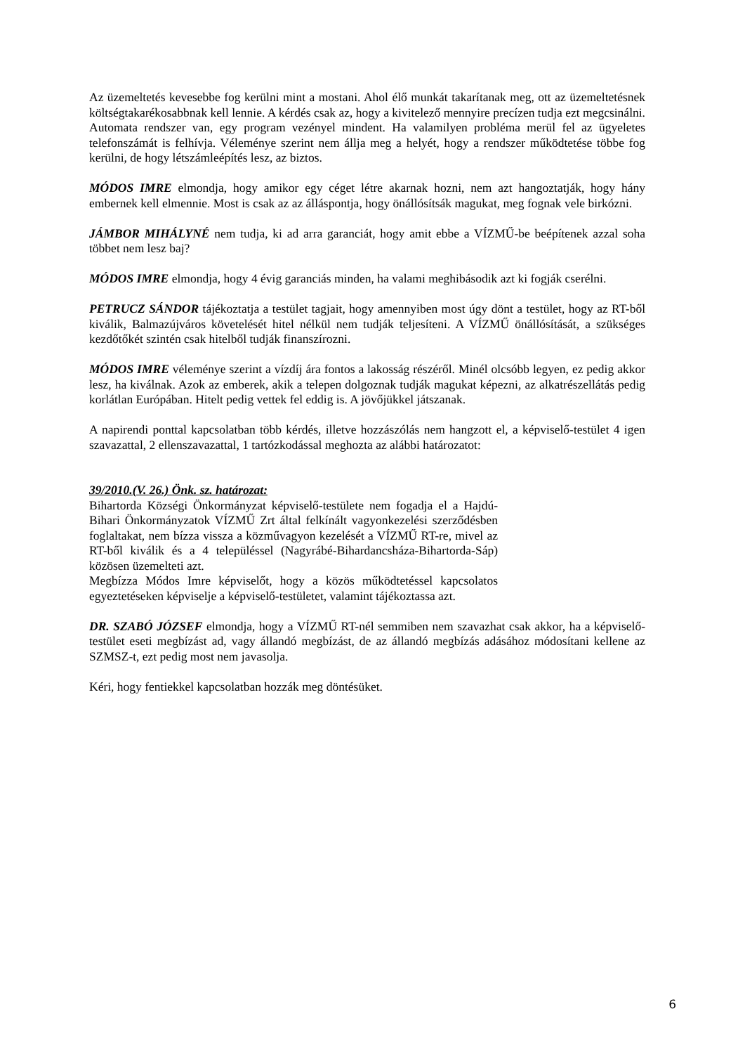Az üzemeltetés kevesebbe fog kerülni mint a mostani. Ahol élő munkát takarítanak meg, ott az üzemeltetésnek költségtakarékosabbnak kell lennie. A kérdés csak az, hogy a kivitelező mennyire precízen tudja ezt megcsinálni. Automata rendszer van, egy program vezényel mindent. Ha valamilyen probléma merül fel az ügyeletes telefonszámát is felhívja. Véleménye szerint nem állja meg a helyét, hogy a rendszer működtetése többe fog kerülni, de hogy létszámleépítés lesz, az biztos.
MÓDOS IMRE elmondja, hogy amikor egy céget létre akarnak hozni, nem azt hangoztatják, hogy hány embernek kell elmennie. Most is csak az az álláspontja, hogy önállósítsák magukat, meg fognak vele birkózni.
JÁMBOR MIHÁLYNÉ nem tudja, ki ad arra garanciát, hogy amit ebbe a VÍZMŰ-be beépítenek azzal soha többet nem lesz baj?
MÓDOS IMRE elmondja, hogy 4 évig garanciás minden, ha valami meghibásodik azt ki fogják cserélni.
PETRUCZ SÁNDOR tájékoztatja a testület tagjait, hogy amennyiben most úgy dönt a testület, hogy az RT-ből kiválik, Balmazújváros követelését hitel nélkül nem tudják teljesíteni. A VÍZMŰ önállósítását, a szükséges kezdőtőkét szintén csak hitelből tudják finanszírozni.
MÓDOS IMRE véleménye szerint a vízdíj ára fontos a lakosság részéről. Minél olcsóbb legyen, ez pedig akkor lesz, ha kiválnak. Azok az emberek, akik a telepen dolgoznak tudják magukat képezni, az alkatrészellátás pedig korlátlan Európában. Hitelt pedig vettek fel eddig is. A jövőjükkel játszanak.
A napirendi ponttal kapcsolatban több kérdés, illetve hozzászólás nem hangzott el, a képviselő-testület 4 igen szavazattal, 2 ellenszavazattal, 1 tartózkodással meghozta az alábbi határozatot:
39/2010.(V. 26.) Önk. sz. határozat:
Bihartorda Községi Önkormányzat képviselő-testülete nem fogadja el a Hajdú-Bihari Önkormányzatok VÍZMŰ Zrt által felkínált vagyonkezelési szerződésben foglaltakat, nem bízza vissza a közművagyon kezelését a VÍZMŰ RT-re, mivel az RT-ből kiválik és a 4 településsel (Nagyrábé-Bihardancsháza-Bihartorda-Sáp) közösen üzemelteti azt.
Megbízza Módos Imre képviselőt, hogy a közös működtetéssel kapcsolatos egyeztetéseken képviselje a képviselő-testületet, valamint tájékoztassa azt.
DR. SZABÓ JÓZSEF elmondja, hogy a VÍZMŰ RT-nél semmiben nem szavazhat csak akkor, ha a képviselő-testület eseti megbízást ad, vagy állandó megbízást, de az állandó megbízás adásához módosítani kellene az SZMSZ-t, ezt pedig most nem javasolja.
Kéri, hogy fentiekkel kapcsolatban hozzák meg döntésüket.
6